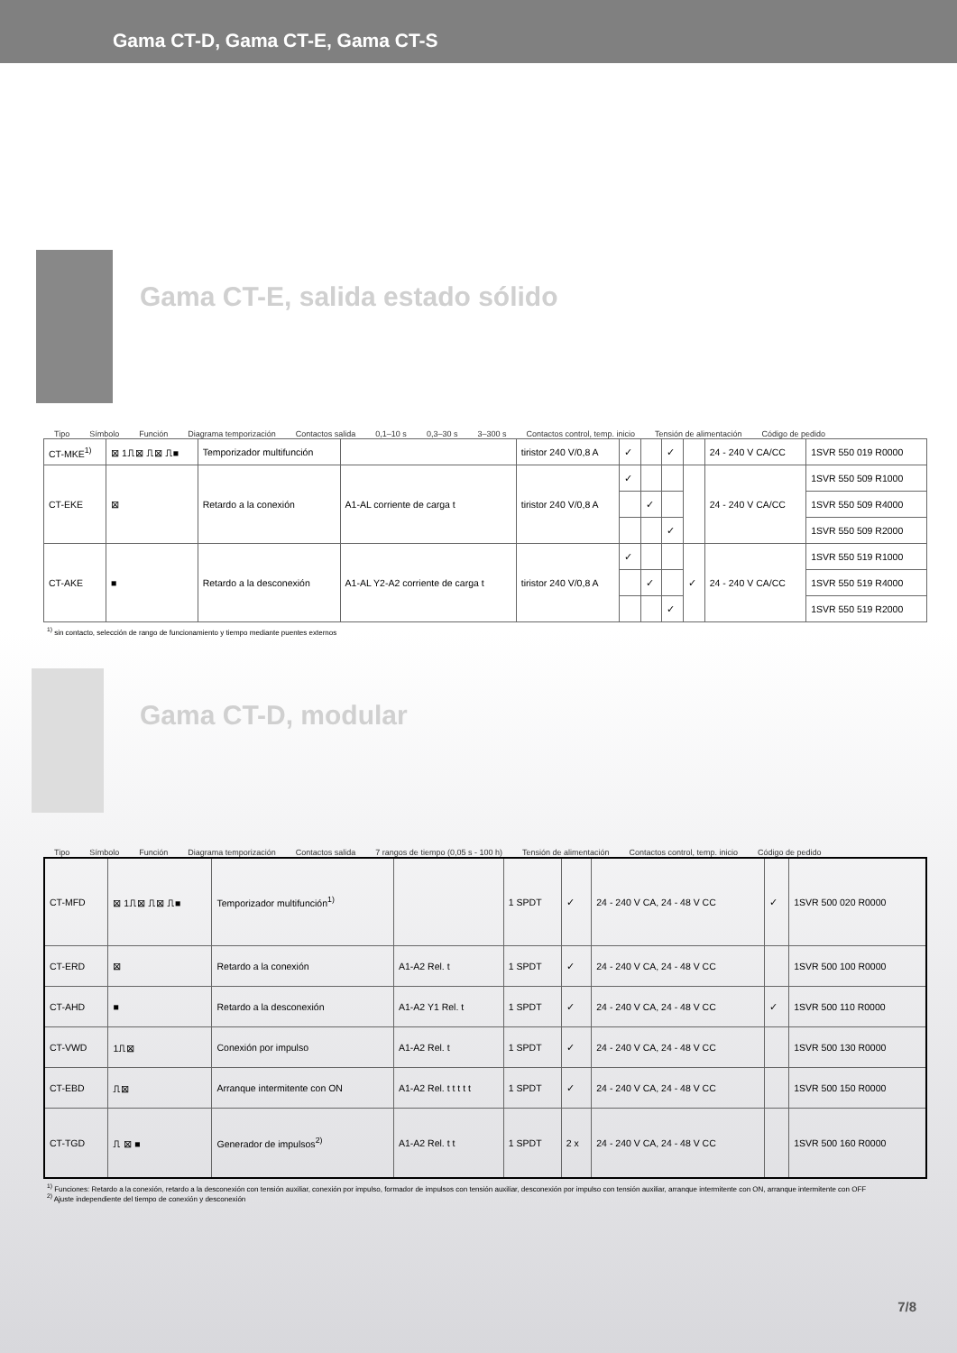Gama CT-D, Gama CT-E, Gama CT-S
Gama CT-E, salida estado sólido
Tipo Símbolo Función Diagrama temporización Contactos salida 0,1–10 s 0,3–30 s 3–300 s Contactos control, temp. inicio Tensión de alimentación Código de pedido
| CT-MKE<sup>1)</sup> | ⊠ 1⎍⊠ ⎍⊠ ⎍■ | Temporizador multifunción | | tiristor 240 V/0,8 A | ✓ | | ✓ | | 24 - 240 V CA/CC | 1SVR 550 019 R0000 |
| CT-EKE | ⊠ | Retardo a la conexión | A1-AL corriente de carga t | tiristor 240 V/0,8 A | ✓ | | | | 24 - 240 V CA/CC | 1SVR 550 509 R1000 |
| | | | | | | ✓ | | | | 1SVR 550 509 R4000 |
| | | | | | | | ✓ | | | 1SVR 550 509 R2000 |
| CT-AKE | ■ | Retardo a la desconexión | A1-AL Y2-A2 corriente de carga t | tiristor 240 V/0,8 A | ✓ | | | ✓ | 24 - 240 V CA/CC | 1SVR 550 519 R1000 |
| | | | | | | ✓ | | | | 1SVR 550 519 R4000 |
| | | | | | | | ✓ | | | 1SVR 550 519 R2000 |
<sup>1)</sup> sin contacto, selección de rango de funcionamiento y tiempo mediante puentes externos
Gama CT-D, modular
Tipo Símbolo Función Diagrama temporización Contactos salida 7 rangos de tiempo (0,05 s - 100 h) Tensión de alimentación Contactos control, temp. inicio Código de pedido
| CT-MFD | ⊠ 1⎍⊠ ⎍⊠ ⎍■ | Temporizador multifunción<sup>1)</sup> | | 1 SPDT | ✓ | 24 - 240 V CA, 24 - 48 V CC | ✓ | 1SVR 500 020 R0000 |
| CT-ERD | ⊠ | Retardo a la conexión | A1-A2 Rel. t | 1 SPDT | ✓ | 24 - 240 V CA, 24 - 48 V CC | | 1SVR 500 100 R0000 |
| CT-AHD | ■ | Retardo a la desconexión | A1-A2 Y1 Rel. t | 1 SPDT | ✓ | 24 - 240 V CA, 24 - 48 V CC | ✓ | 1SVR 500 110 R0000 |
| CT-VWD | 1⎍⊠ | Conexión por impulso | A1-A2 Rel. t | 1 SPDT | ✓ | 24 - 240 V CA, 24 - 48 V CC | | 1SVR 500 130 R0000 |
| CT-EBD | ⎍⊠ | Arranque intermitente con ON | A1-A2 Rel. t t t t t | 1 SPDT | ✓ | 24 - 240 V CA, 24 - 48 V CC | | 1SVR 500 150 R0000 |
| CT-TGD | ⎍ ⊠ ■ | Generador de impulsos<sup>2)</sup> | A1-A2 Rel. t t | 1 SPDT | 2 x | 24 - 240 V CA, 24 - 48 V CC | | 1SVR 500 160 R0000 |
<sup>1)</sup> Funciones: Retardo a la conexión, retardo a la desconexión con tensión auxiliar, conexión por impulso, formador de impulsos con tensión auxiliar, desconexión por impulso con tensión auxiliar, arranque intermitente con ON, arranque intermitente con OFF
<sup>2)</sup> Ajuste independiente del tiempo de conexión y desconexión
7/8